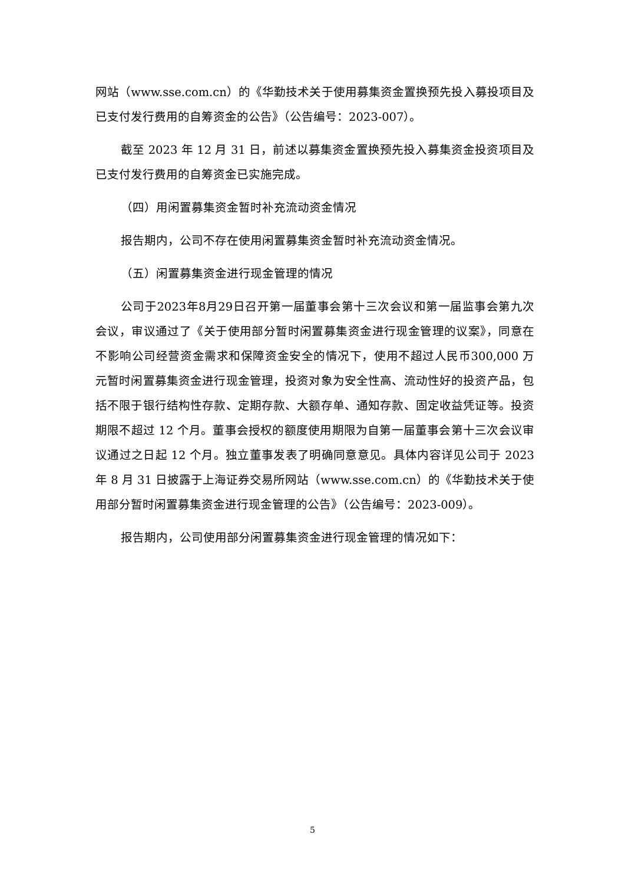网站（www.sse.com.cn）的《华勤技术关于使用募集资金置换预先投入募投项目及已支付发行费用的自筹资金的公告》（公告编号：2023-007）。
截至 2023 年 12 月 31 日，前述以募集资金置换预先投入募集资金投资项目及已支付发行费用的自筹资金已实施完成。
（四）用闲置募集资金暂时补充流动资金情况
报告期内，公司不存在使用闲置募集资金暂时补充流动资金情况。
（五）闲置募集资金进行现金管理的情况
公司于2023年8月29日召开第一届董事会第十三次会议和第一届监事会第九次会议，审议通过了《关于使用部分暂时闲置募集资金进行现金管理的议案》，同意在不影响公司经营资金需求和保障资金安全的情况下，使用不超过人民币300,000 万元暂时闲置募集资金进行现金管理，投资对象为安全性高、流动性好的投资产品，包括不限于银行结构性存款、定期存款、大额存单、通知存款、固定收益凭证等。投资期限不超过 12 个月。董事会授权的额度使用期限为自第一届董事会第十三次会议审议通过之日起 12 个月。独立董事发表了明确同意意见。具体内容详见公司于 2023 年 8 月 31 日披露于上海证券交易所网站（www.sse.com.cn）的《华勤技术关于使用部分暂时闲置募集资金进行现金管理的公告》（公告编号：2023-009）。
报告期内，公司使用部分闲置募集资金进行现金管理的情况如下：
5